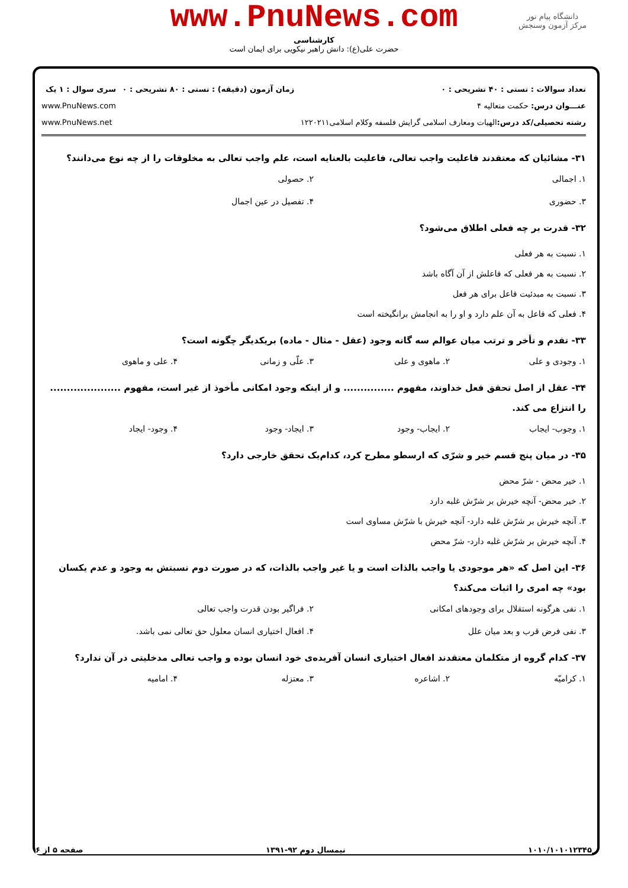www.PnuNews.com
کارشناسی
حضرت علی(ع): دانش راهبر نیکویی برای ایمان است
دانشگاه پیام نور
مرکز آزمون وسنجش
تعداد سوالات : تستی : ۴۰ تشریحی : ۰
عنـــوان درس: حکمت متعالیه ۴
رشته تحصیلی/کد درس: الهیات ومعارف اسلامی گرایش فلسفه وکلام اسلامی۱۲۲۰۲۱۱
زمان آزمون (دقیقه) : تستی : ۸۰ تشریحی : ۰
سری سوال : ۱ یک
www.PnuNews.com
www.PnuNews.net
۳۱- مشائیان که معتقدند فاعلیت واجب تعالی، فاعلیت بالعنایه است، علم واجب تعالی به مخلوقات را از چه نوع می‌دانند؟
۱. اجمالی ۲. حصولی ۳. حضوری ۴. تفصیل در عین اجمال
۳۲- قدرت بر چه فعلی اطلاق می‌شود؟
۱. نسبت به هر فعلی
۲. نسبت به هر فعلی که فاعلش از آن آگاه باشد
۳. نسبت به مبدئیت فاعل برای هر فعل
۴. فعلی که فاعل به آن علم دارد و او را به انجامش برانگیخته است
۳۳- تقدم و تأخر و ترتب میان عوالم سه گانه وجود (عقل - مثال - ماده) بریکدیگر چگونه است؟
۱. وجودی و علی ۲. ماهوی و علی ۳. علّی و زمانی ۴. علی و ماهوی
۳۴- عقل از اصل تحقق فعل خداوند، مفهوم ............... و از اینکه وجود امکانی مأخوذ از غیر است، مفهوم ..................... را انتزاع می کند.
۱. وجوب- ایجاب ۲. ایجاب- وجود ۳. ایجاد- وجود ۴. وجود- ایجاد
۳۵- در میان پنج قسم خیر و شرّی که ارسطو مطرح کرد، کدام‌یک تحقق خارجی دارد؟
۱. خیر محض - شرّ محض
۲. خیر محض- آنچه خیرش بر شرّش غلبه دارد
۳. آنچه خیرش بر شرّش غلبه دارد- آنچه خیرش با شرّش مساوی است
۴. آنچه خیرش بر شرّش غلبه دارد- شرّ محض
۳۶- این اصل که «هر موجودی یا واجب بالذات است و یا غیر واجب بالذات، که در صورت دوم نسبتش به وجود و عدم یکسان بود» چه امری را اثبات می‌کند؟
۱. نفی هرگونه استقلال برای وجودهای امکانی ۲. فراگیر بودن قدرت واجب تعالی ۳. نفی فرض قرب و بعد میان علل ۴. افعال اختیاری انسان معلول حق تعالی نمی باشد.
۳۷- کدام گروه از متکلمان معتقدند افعال اختیاری انسان آفریده‌ی خود انسان بوده و واجب تعالی مدخلیتی در آن ندارد؟
۱. کرامیّه ۲. اشاعره ۳. معتزله ۴. امامیه
۱۰۱۰/۱۰۱۰۱۲۳۴۵ نیمسال دوم ۹۲-۱۳۹۱ صفحه ۵ از ۶